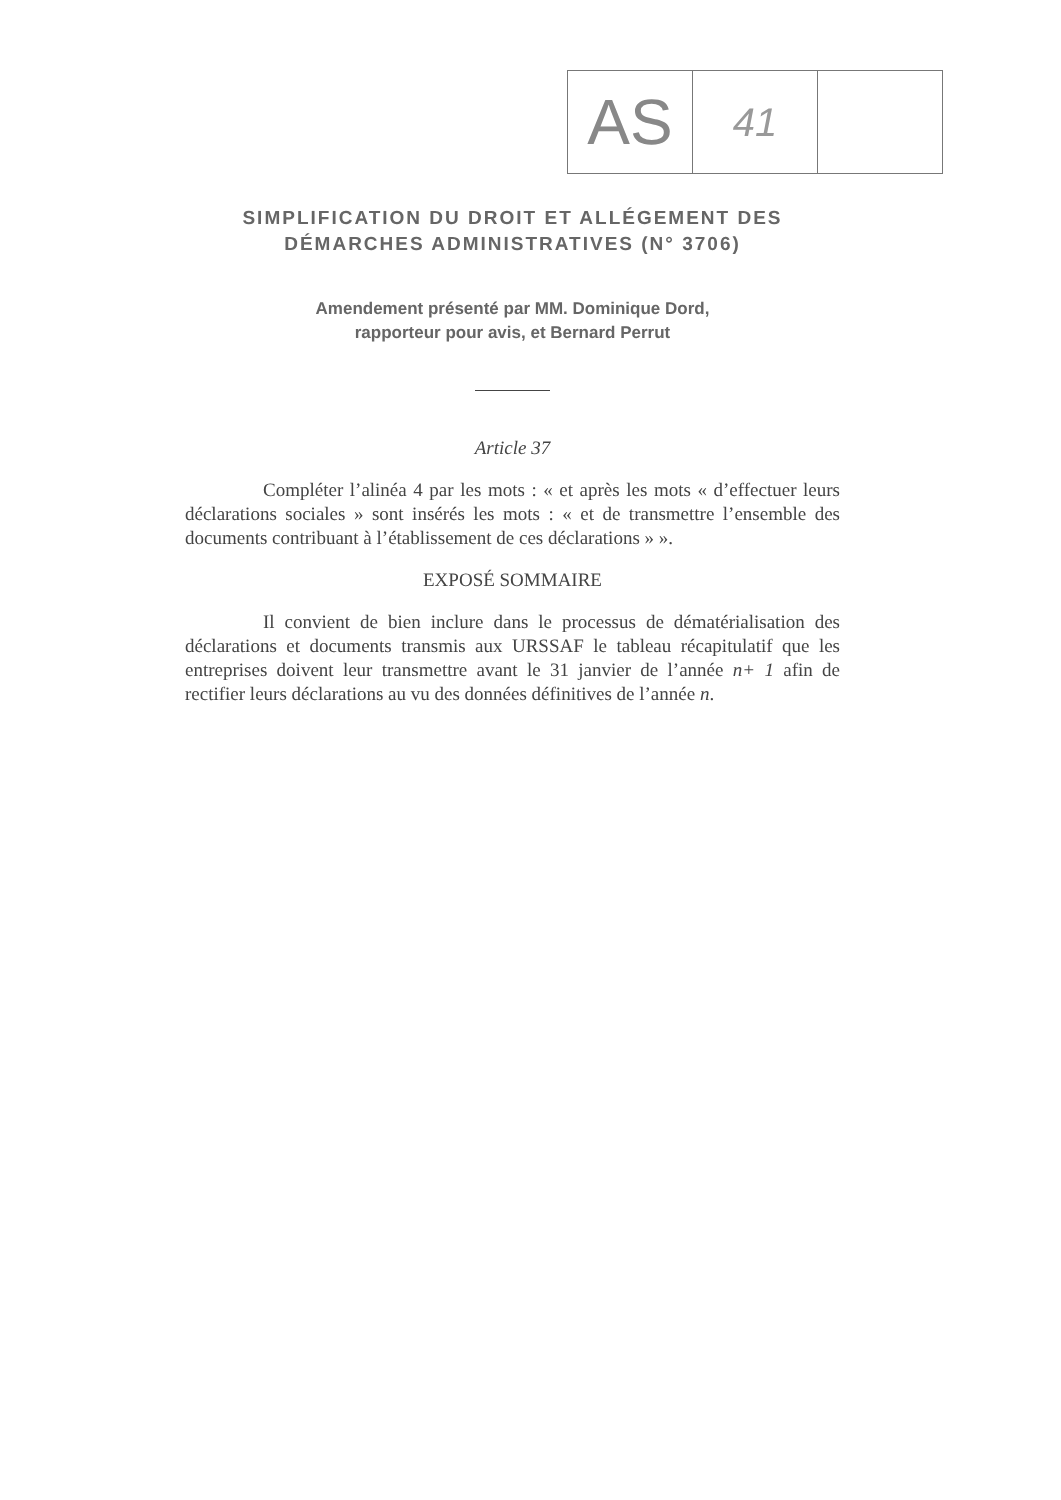| AS | 41 | |
SIMPLIFICATION DU DROIT ET ALLÉGEMENT DES DÉMARCHES ADMINISTRATIVES (N° 3706)
Amendement présenté par MM. Dominique Dord,
rapporteur pour avis, et Bernard Perrut
Article 37
Compléter l’alinéa 4 par les mots : « et après les mots « d’effectuer leurs déclarations sociales » sont insérés les mots : « et de transmettre l’ensemble des documents contribuant à l’établissement de ces déclarations » ».
EXPOSÉ SOMMAIRE
Il convient de bien inclure dans le processus de dématérialisation des déclarations et documents transmis aux URSSAF le tableau récapitulatif que les entreprises doivent leur transmettre avant le 31 janvier de l’année n+ 1 afin de rectifier leurs déclarations au vu des données définitives de l’année n.